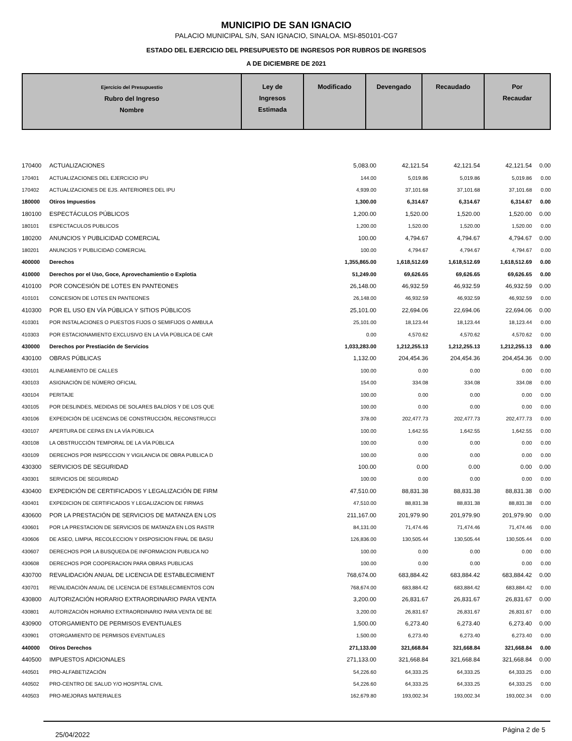MUNICIPIO DE SAN IGNACIO
PALACIO MUNICIPAL S/N, SAN IGNACIO, SINALOA. MSI-850101-CG7
ESTADO DEL EJERCICIO DEL PRESUPUESTO DE INGRESOS POR RUBROS DE INGRESOS
A DE DICIEMBRE DE 2021
| Ejercicio del Presupuestio Rubro del Ingreso Nombre | Ley de Ingresos Estimada | Modificado | Devengado | Recaudado | Por Recaudar |
| --- | --- | --- | --- | --- | --- |
| 170400 | ACTUALIZACIONES | 5,083.00 | 42,121.54 | 42,121.54 | 42,121.54 | 0.00 |
| 170401 | ACTUALIZACIONES DEL EJERCICIO IPU | 144.00 | 5,019.86 | 5,019.86 | 5,019.86 | 0.00 |
| 170402 | ACTUALIZACIONES DE EJS. ANTERIORES DEL IPU | 4,939.00 | 37,101.68 | 37,101.68 | 37,101.68 | 0.00 |
| 180000 | Otiros Impuestios | 1,300.00 | 6,314.67 | 6,314.67 | 6,314.67 | 0.00 |
| 180100 | ESPECTÁCULOS PÚBLICOS | 1,200.00 | 1,520.00 | 1,520.00 | 1,520.00 | 0.00 |
| 180101 | ESPECTACULOS PUBLICOS | 1,200.00 | 1,520.00 | 1,520.00 | 1,520.00 | 0.00 |
| 180200 | ANUNCIOS Y PUBLICIDAD COMERCIAL | 100.00 | 4,794.67 | 4,794.67 | 4,794.67 | 0.00 |
| 180201 | ANUNCIOS Y PUBLICIDAD COMERCIAL | 100.00 | 4,794.67 | 4,794.67 | 4,794.67 | 0.00 |
| 400000 | Derechos | 1,355,865.00 | 1,618,512.69 | 1,618,512.69 | 1,618,512.69 | 0.00 |
| 410000 | Derechos por el Uso, Goce, Aprovechamientio o Explotia | 51,249.00 | 69,626.65 | 69,626.65 | 69,626.65 | 0.00 |
| 410100 | POR CONCESIÓN DE LOTES EN PANTEONES | 26,148.00 | 46,932.59 | 46,932.59 | 46,932.59 | 0.00 |
| 410101 | CONCESION DE LOTES EN PANTEONES | 26,148.00 | 46,932.59 | 46,932.59 | 46,932.59 | 0.00 |
| 410300 | POR EL USO EN VÍA PÚBLICA Y SITIOS PÚBLICOS | 25,101.00 | 22,694.06 | 22,694.06 | 22,694.06 | 0.00 |
| 410301 | POR INSTALACIONES O PUESTOS FIJOS O SEMIFIJOS O AMBULA | 25,101.00 | 18,123.44 | 18,123.44 | 18,123.44 | 0.00 |
| 410303 | POR ESTACIONAMIENTO EXCLUSIVO EN LA VÍA PÚBLICA DE CAR | 0.00 | 4,570.62 | 4,570.62 | 4,570.62 | 0.00 |
| 430000 | Derechos por Prestiación de Servicios | 1,033,283.00 | 1,212,255.13 | 1,212,255.13 | 1,212,255.13 | 0.00 |
| 430100 | OBRAS PÚBLICAS | 1,132.00 | 204,454.36 | 204,454.36 | 204,454.36 | 0.00 |
| 430101 | ALINEAMIENTO DE CALLES | 100.00 | 0.00 | 0.00 | 0.00 | 0.00 |
| 430103 | ASIGNACIÓN DE NÚMERO OFICIAL | 154.00 | 334.08 | 334.08 | 334.08 | 0.00 |
| 430104 | PERITAJE | 100.00 | 0.00 | 0.00 | 0.00 | 0.00 |
| 430105 | POR DESLINDES, MEDIDAS DE SOLARES BALDÍOS Y DE LOS QUE | 100.00 | 0.00 | 0.00 | 0.00 | 0.00 |
| 430106 | EXPEDICIÓN DE LICENCIAS DE CONSTRUCCIÓN, RECONSTRUCCI | 378.00 | 202,477.73 | 202,477.73 | 202,477.73 | 0.00 |
| 430107 | APERTURA DE CEPAS EN LA VÍA PÚBLICA | 100.00 | 1,642.55 | 1,642.55 | 1,642.55 | 0.00 |
| 430108 | LA OBSTRUCCIÓN TEMPORAL DE LA VÍA PÚBLICA | 100.00 | 0.00 | 0.00 | 0.00 | 0.00 |
| 430109 | DERECHOS POR INSPECCION Y VIGILANCIA DE OBRA PUBLICA D | 100.00 | 0.00 | 0.00 | 0.00 | 0.00 |
| 430300 | SERVICIOS DE SEGURIDAD | 100.00 | 0.00 | 0.00 | 0.00 | 0.00 |
| 430301 | SERVICIOS DE SEGURIDAD | 100.00 | 0.00 | 0.00 | 0.00 | 0.00 |
| 430400 | EXPEDICIÓN DE CERTIFICADOS Y LEGALIZACIÓN DE FIRM | 47,510.00 | 88,831.38 | 88,831.38 | 88,831.38 | 0.00 |
| 430401 | EXPEDICION DE CERTIFICADOS Y LEGALIZACION DE FIRMAS | 47,510.00 | 88,831.38 | 88,831.38 | 88,831.38 | 0.00 |
| 430600 | POR LA PRESTACIÓN DE SERVICIOS DE MATANZA EN LOS | 211,167.00 | 201,979.90 | 201,979.90 | 201,979.90 | 0.00 |
| 430601 | POR LA PRESTACION DE SERVICIOS DE MATANZA EN LOS RASTR | 84,131.00 | 71,474.46 | 71,474.46 | 71,474.46 | 0.00 |
| 430606 | DE ASEO, LIMPIA, RECOLECCION Y DISPOSICION FINAL DE BASU | 126,836.00 | 130,505.44 | 130,505.44 | 130,505.44 | 0.00 |
| 430607 | DERECHOS POR LA BUSQUEDA DE INFORMACION PUBLICA NO | 100.00 | 0.00 | 0.00 | 0.00 | 0.00 |
| 430608 | DERECHOS POR COOPERACION PARA OBRAS PUBLICAS | 100.00 | 0.00 | 0.00 | 0.00 | 0.00 |
| 430700 | REVALIDACIÓN ANUAL DE LICENCIA DE ESTABLECIMIENT | 768,674.00 | 683,884.42 | 683,884.42 | 683,884.42 | 0.00 |
| 430701 | REVALIDACIÓN ANUAL DE LICENCIA DE ESTABLECIMIENTOS CON | 768,674.00 | 683,884.42 | 683,884.42 | 683,884.42 | 0.00 |
| 430800 | AUTORIZACIÓN HORARIO EXTRAORDINARIO PARA VENTA | 3,200.00 | 26,831.67 | 26,831.67 | 26,831.67 | 0.00 |
| 430801 | AUTORIZACIÓN HORARIO EXTRAORDINARIO PARA VENTA DE BE | 3,200.00 | 26,831.67 | 26,831.67 | 26,831.67 | 0.00 |
| 430900 | OTORGAMIENTO DE PERMISOS EVENTUALES | 1,500.00 | 6,273.40 | 6,273.40 | 6,273.40 | 0.00 |
| 430901 | OTORGAMIENTO DE PERMISOS EVENTUALES | 1,500.00 | 6,273.40 | 6,273.40 | 6,273.40 | 0.00 |
| 440000 | Otiros Derechos | 271,133.00 | 321,668.84 | 321,668.84 | 321,668.84 | 0.00 |
| 440500 | IMPUESTOS ADICIONALES | 271,133.00 | 321,668.84 | 321,668.84 | 321,668.84 | 0.00 |
| 440501 | PRO-ALFABETIZACIÓN | 54,226.60 | 64,333.25 | 64,333.25 | 64,333.25 | 0.00 |
| 440502 | PRO-CENTRO DE SALUD Y/O HOSPITAL CIVIL | 54,226.60 | 64,333.25 | 64,333.25 | 64,333.25 | 0.00 |
| 440503 | PRO-MEJORAS MATERIALES | 162,679.80 | 193,002.34 | 193,002.34 | 193,002.34 | 0.00 |
25/04/2022 Página 2 de 5